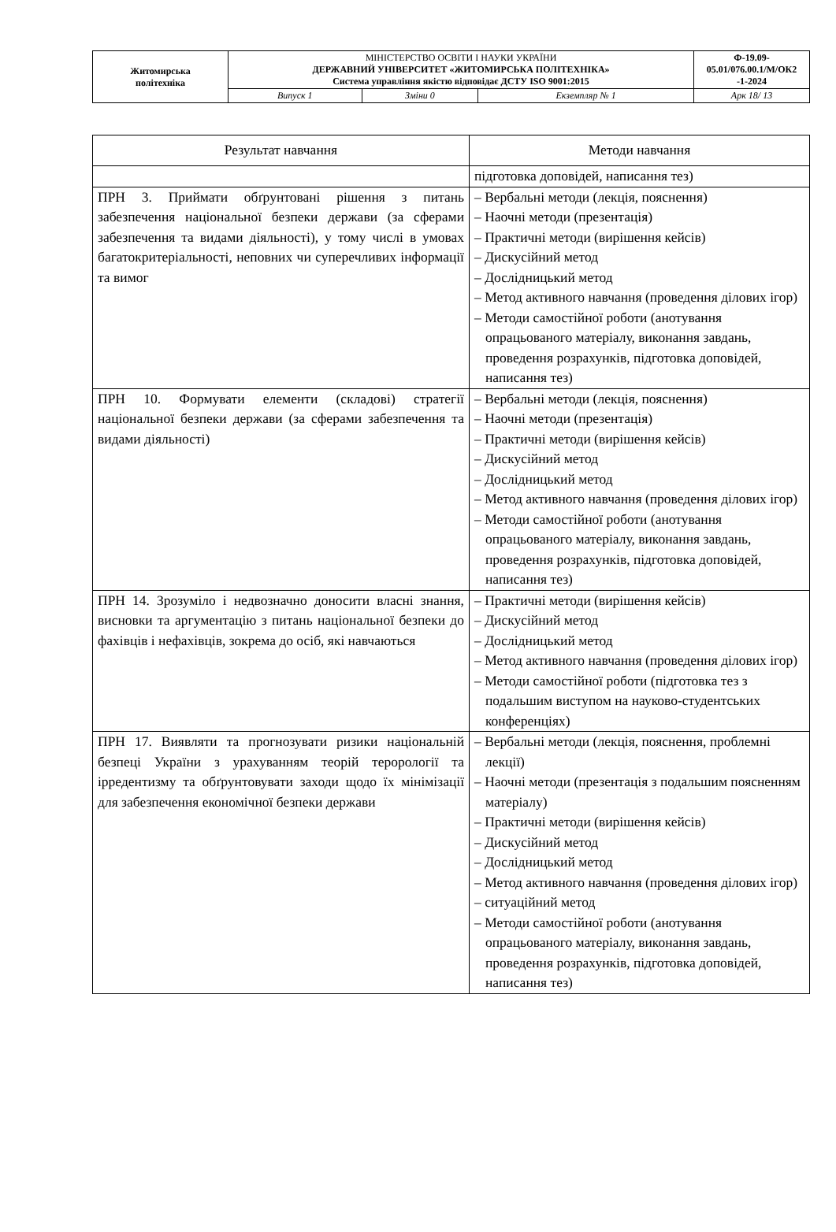| Житомирська політехніка | МІНІСТЕРСТВО ОСВІТИ І НАУКИ УКРАЇНИ ДЕРЖАВНИЙ УНІВЕРСИТЕТ «ЖИТОМИРСЬКА ПОЛІТЕХНІКА» Система управління якістю відповідає ДСТУ ISO 9001:2015 | | | Ф-19.09- 05.01/076.00.1/М/ОК2 -1-2024 |
| | Випуск 1 | Зміни 0 | Екземпляр № 1 | Арк 18/ 13 |
| Результат навчання | Методи навчання |
| --- | --- |
| | підготовка доповідей, написання тез) |
| ПРН 3. Приймати обґрунтовані рішення з питань забезпечення національної безпеки держави (за сферами забезпечення та видами діяльності), у тому числі в умовах багатокритеріальності, неповних чи суперечливих інформації та вимог | – Вербальні методи (лекція, пояснення) – Наочні методи (презентація) – Практичні методи (вирішення кейсів) – Дискусійний метод – Дослідницький метод – Метод активного навчання (проведення ділових ігор) – Методи самостійної роботи (анотування опрацьованого матеріалу, виконання завдань, проведення розрахунків, підготовка доповідей, написання тез) |
| ПРН 10. Формувати елементи (складові) стратегії національної безпеки держави (за сферами забезпечення та видами діяльності) | – Вербальні методи (лекція, пояснення) – Наочні методи (презентація) – Практичні методи (вирішення кейсів) – Дискусійний метод – Дослідницький метод – Метод активного навчання (проведення ділових ігор) – Методи самостійної роботи (анотування опрацьованого матеріалу, виконання завдань, проведення розрахунків, підготовка доповідей, написання тез) |
| ПРН 14. Зрозуміло і недвозначно доносити власні знання, висновки та аргументацію з питань національної безпеки до фахівців і нефахівців, зокрема до осіб, які навчаються | – Практичні методи (вирішення кейсів) – Дискусійний метод – Дослідницький метод – Метод активного навчання (проведення ділових ігор) – Методи самостійної роботи (підготовка тез з подальшим виступом на науково-студентських конференціях) |
| ПРН 17. Виявляти та прогнозувати ризики національній безпеці України з урахуванням теорій терорології та ірредентизму та обґрунтовувати заходи щодо їх мінімізації для забезпечення економічної безпеки держави | – Вербальні методи (лекція, пояснення, проблемні лекції) – Наочні методи (презентація з подальшим поясненням матеріалу) – Практичні методи (вирішення кейсів) – Дискусійний метод – Дослідницький метод – Метод активного навчання (проведення ділових ігор) – ситуаційний метод – Методи самостійної роботи (анотування опрацьованого матеріалу, виконання завдань, проведення розрахунків, підготовка доповідей, написання тез) |